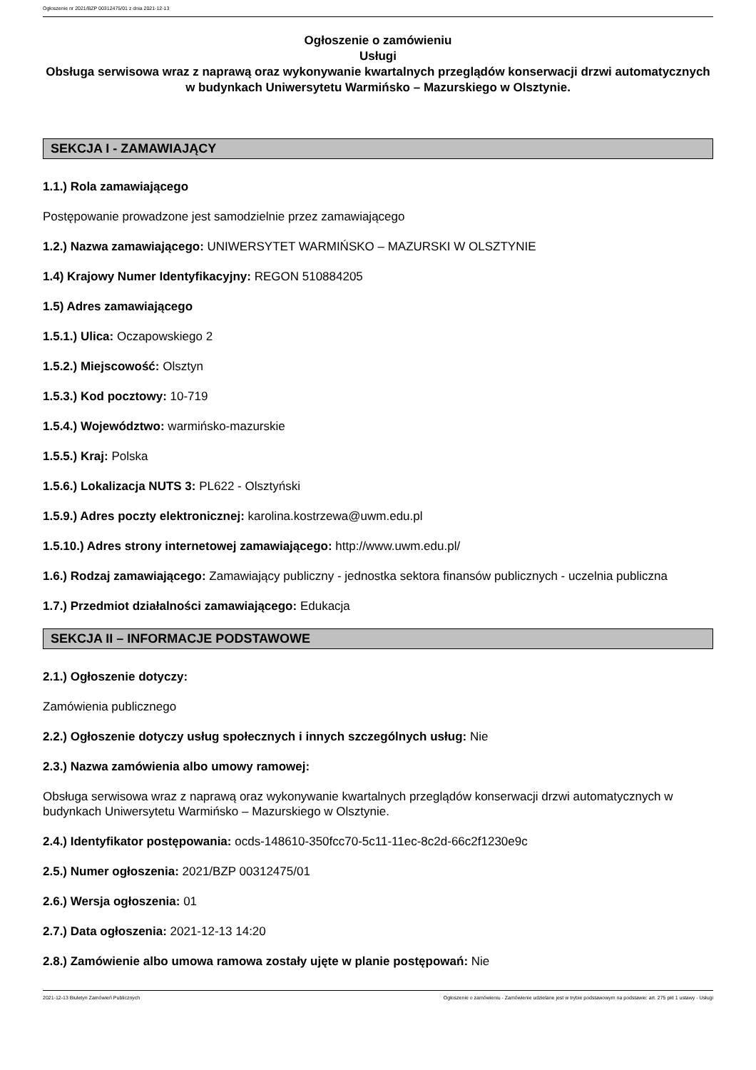Ogłoszenie nr 2021/BZP 00312475/01 z dnia 2021-12-13
Ogłoszenie o zamówieniu
Usługi
Obsługa serwisowa wraz z naprawą oraz wykonywanie kwartalnych przeglądów konserwacji drzwi automatycznych w budynkach Uniwersytetu Warmińsko – Mazurskiego w Olsztynie.
SEKCJA I - ZAMAWIAJĄCY
1.1.) Rola zamawiającego
Postępowanie prowadzone jest samodzielnie przez zamawiającego
1.2.) Nazwa zamawiającego: UNIWERSYTET WARMIŃSKO – MAZURSKI W OLSZTYNIE
1.4) Krajowy Numer Identyfikacyjny: REGON 510884205
1.5) Adres zamawiającego
1.5.1.) Ulica: Oczapowskiego 2
1.5.2.) Miejscowość: Olsztyn
1.5.3.) Kod pocztowy: 10-719
1.5.4.) Województwo: warmińsko-mazurskie
1.5.5.) Kraj: Polska
1.5.6.) Lokalizacja NUTS 3: PL622 - Olsztyński
1.5.9.) Adres poczty elektronicznej: karolina.kostrzewa@uwm.edu.pl
1.5.10.) Adres strony internetowej zamawiającego: http://www.uwm.edu.pl/
1.6.) Rodzaj zamawiającego: Zamawiający publiczny - jednostka sektora finansów publicznych - uczelnia publiczna
1.7.) Przedmiot działalności zamawiającego: Edukacja
SEKCJA II – INFORMACJE PODSTAWOWE
2.1.) Ogłoszenie dotyczy:
Zamówienia publicznego
2.2.) Ogłoszenie dotyczy usług społecznych i innych szczególnych usług: Nie
2.3.) Nazwa zamówienia albo umowy ramowej:
Obsługa serwisowa wraz z naprawą oraz wykonywanie kwartalnych przeglądów konserwacji drzwi automatycznych w budynkach Uniwersytetu Warmińsko – Mazurskiego w Olsztynie.
2.4.) Identyfikator postępowania: ocds-148610-350fcc70-5c11-11ec-8c2d-66c2f1230e9c
2.5.) Numer ogłoszenia: 2021/BZP 00312475/01
2.6.) Wersja ogłoszenia: 01
2.7.) Data ogłoszenia: 2021-12-13 14:20
2.8.) Zamówienie albo umowa ramowa zostały ujęte w planie postępowań: Nie
2021-12-13 Biuletyn Zamówień Publicznych Ogłoszenie o zamówieniu - Zamówienie udzielane jest w trybie podstawowym na podstawie: art. 275 pkt 1 ustawy - Usługi